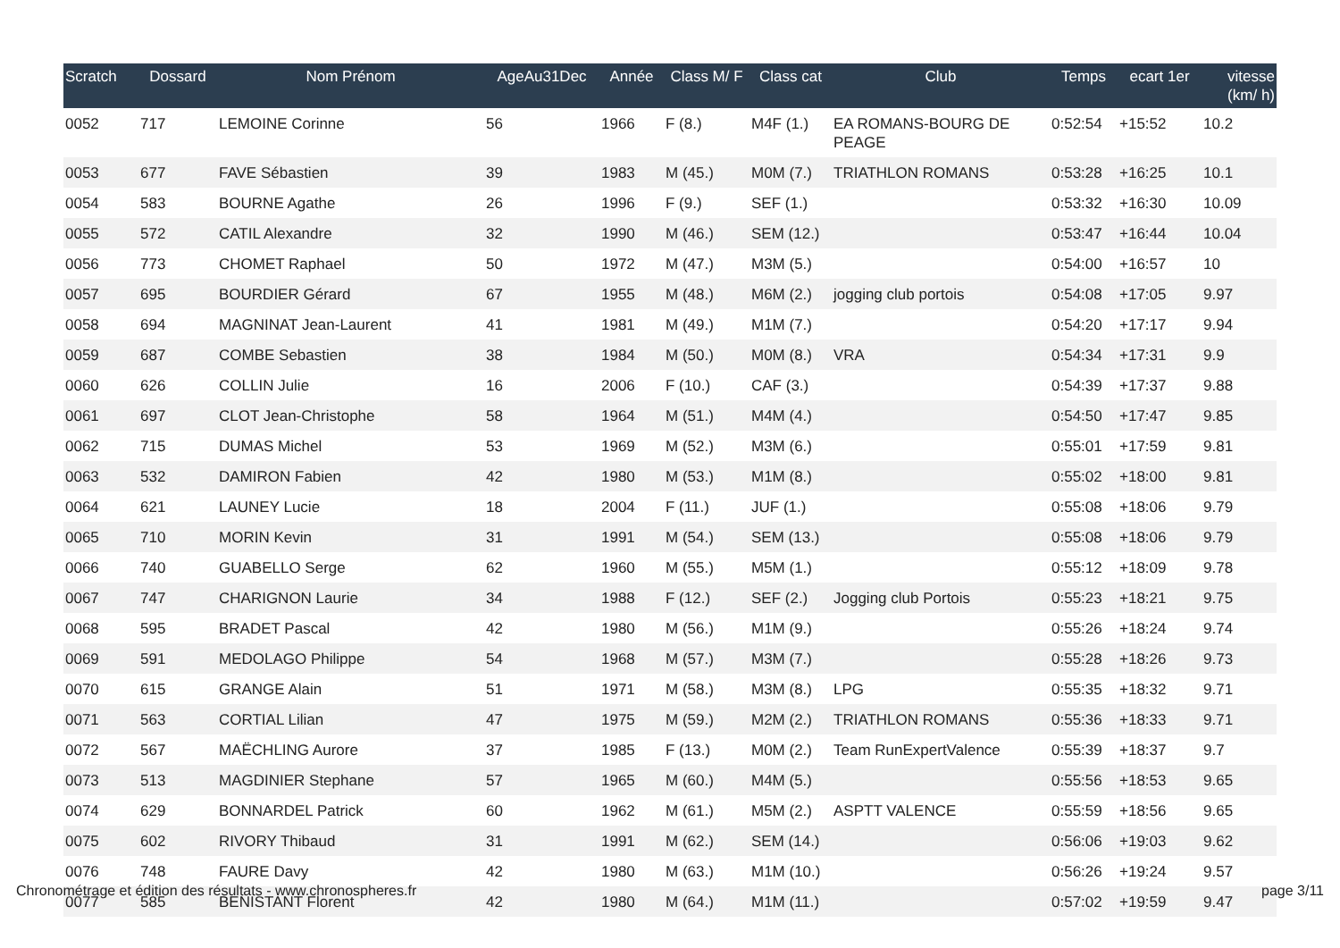| Scratch | Dossard | Nom Prénom | AgeAu31Dec | Année | Class M/ F | Class cat | Club | Temps | ecart 1er | vitesse (km/ h) |
| --- | --- | --- | --- | --- | --- | --- | --- | --- | --- | --- |
| 0052 | 717 | LEMOINE Corinne | 56 | 1966 | F (8.) | M4F (1.) | EA ROMANS-BOURG DE PEAGE | 0:52:54 | +15:52 | 10.2 |
| 0053 | 677 | FAVE Sébastien | 39 | 1983 | M (45.) | M0M (7.) | TRIATHLON ROMANS | 0:53:28 | +16:25 | 10.1 |
| 0054 | 583 | BOURNE Agathe | 26 | 1996 | F (9.) | SEF (1.) | | 0:53:32 | +16:30 | 10.09 |
| 0055 | 572 | CATIL Alexandre | 32 | 1990 | M (46.) | SEM (12.) | | 0:53:47 | +16:44 | 10.04 |
| 0056 | 773 | CHOMET Raphael | 50 | 1972 | M (47.) | M3M (5.) | | 0:54:00 | +16:57 | 10 |
| 0057 | 695 | BOURDIER Gérard | 67 | 1955 | M (48.) | M6M (2.) | jogging club portois | 0:54:08 | +17:05 | 9.97 |
| 0058 | 694 | MAGNINAT Jean-Laurent | 41 | 1981 | M (49.) | M1M (7.) | | 0:54:20 | +17:17 | 9.94 |
| 0059 | 687 | COMBE Sebastien | 38 | 1984 | M (50.) | M0M (8.) | VRA | 0:54:34 | +17:31 | 9.9 |
| 0060 | 626 | COLLIN Julie | 16 | 2006 | F (10.) | CAF (3.) | | 0:54:39 | +17:37 | 9.88 |
| 0061 | 697 | CLOT Jean-Christophe | 58 | 1964 | M (51.) | M4M (4.) | | 0:54:50 | +17:47 | 9.85 |
| 0062 | 715 | DUMAS Michel | 53 | 1969 | M (52.) | M3M (6.) | | 0:55:01 | +17:59 | 9.81 |
| 0063 | 532 | DAMIRON Fabien | 42 | 1980 | M (53.) | M1M (8.) | | 0:55:02 | +18:00 | 9.81 |
| 0064 | 621 | LAUNEY Lucie | 18 | 2004 | F (11.) | JUF (1.) | | 0:55:08 | +18:06 | 9.79 |
| 0065 | 710 | MORIN Kevin | 31 | 1991 | M (54.) | SEM (13.) | | 0:55:08 | +18:06 | 9.79 |
| 0066 | 740 | GUABELLO Serge | 62 | 1960 | M (55.) | M5M (1.) | | 0:55:12 | +18:09 | 9.78 |
| 0067 | 747 | CHARIGNON Laurie | 34 | 1988 | F (12.) | SEF (2.) | Jogging club Portois | 0:55:23 | +18:21 | 9.75 |
| 0068 | 595 | BRADET Pascal | 42 | 1980 | M (56.) | M1M (9.) | | 0:55:26 | +18:24 | 9.74 |
| 0069 | 591 | MEDOLAGO Philippe | 54 | 1968 | M (57.) | M3M (7.) | | 0:55:28 | +18:26 | 9.73 |
| 0070 | 615 | GRANGE Alain | 51 | 1971 | M (58.) | M3M (8.) | LPG | 0:55:35 | +18:32 | 9.71 |
| 0071 | 563 | CORTIAL Lilian | 47 | 1975 | M (59.) | M2M (2.) | TRIATHLON ROMANS | 0:55:36 | +18:33 | 9.71 |
| 0072 | 567 | MAËCHLING Aurore | 37 | 1985 | F (13.) | M0M (2.) | Team RunExpertValence | 0:55:39 | +18:37 | 9.7 |
| 0073 | 513 | MAGDINIER Stephane | 57 | 1965 | M (60.) | M4M (5.) | | 0:55:56 | +18:53 | 9.65 |
| 0074 | 629 | BONNARDEL Patrick | 60 | 1962 | M (61.) | M5M (2.) | ASPTT VALENCE | 0:55:59 | +18:56 | 9.65 |
| 0075 | 602 | RIVORY Thibaud | 31 | 1991 | M (62.) | SEM (14.) | | 0:56:06 | +19:03 | 9.62 |
| 0076 | 748 | FAURE Davy | 42 | 1980 | M (63.) | M1M (10.) | | 0:56:26 | +19:24 | 9.57 |
| 0077 | 585 | BENISTANT Florent | 42 | 1980 | M (64.) | M1M (11.) | | 0:57:02 | +19:59 | 9.47 |
Chronométrage et édition des résultats - www.chronospheres.fr page 3/11